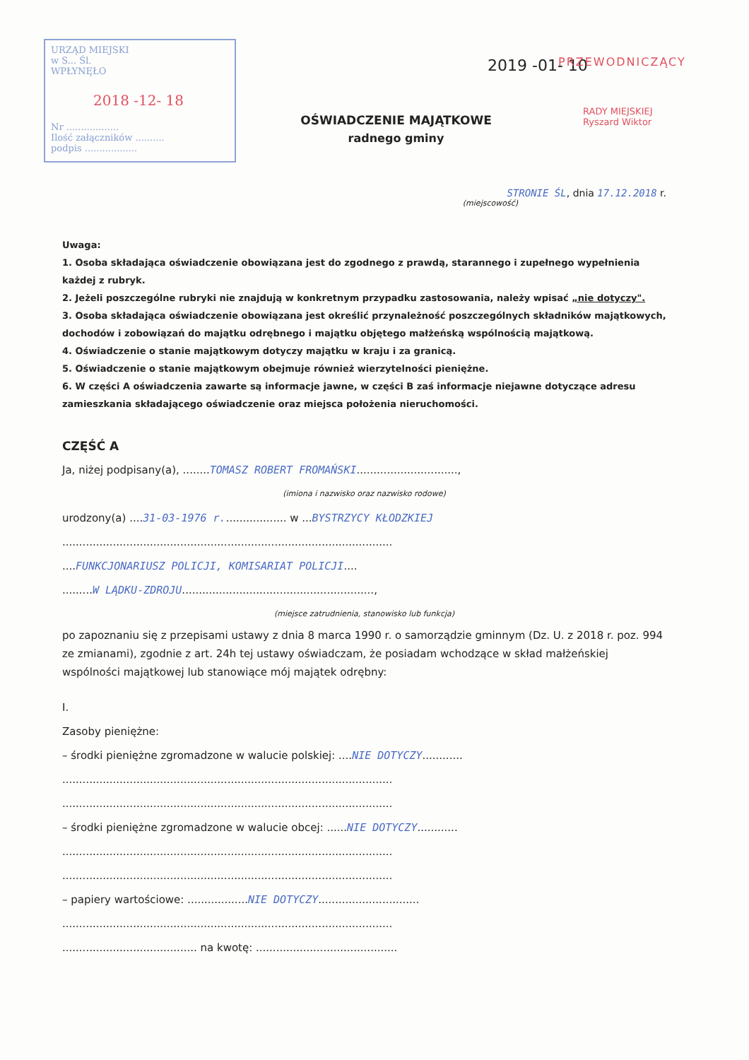URZĄD MIEJSKI
w S... Śl.
WPŁYNĘŁO
2018 -12- 18
Nr ..................
Ilość załączników ..........
podpis ..................
2019 -01- 10 PRZEWODNICZĄCY
RADY MIEJSKIEJ
Ryszard Wiktor
OŚWIADCZENIE MAJĄTKOWE
radnego gminy
STRONIE ŚL, dnia 17.12.2018 r.
(miejscowość)
Uwaga:
1. Osoba składająca oświadczenie obowiązana jest do zgodnego z prawdą, starannego i zupełnego wypełnienia każdej z rubryk.
2. Jeżeli poszczególne rubryki nie znajdują w konkretnym przypadku zastosowania, należy wpisać „nie dotyczy".
3. Osoba składająca oświadczenie obowiązana jest określić przynależność poszczególnych składników majątkowych, dochodów i zobowiązań do majątku odrębnego i majątku objętego małżeńską wspólnością majątkową.
4. Oświadczenie o stanie majątkowym dotyczy majątku w kraju i za granicą.
5. Oświadczenie o stanie majątkowym obejmuje również wierzytelności pieniężne.
6. W części A oświadczenia zawarte są informacje jawne, w części B zaś informacje niejawne dotyczące adresu zamieszkania składającego oświadczenie oraz miejsca położenia nieruchomości.
CZĘŚĆ A
Ja, niżej podpisany(a), ........TOMASZ ROBERT FROMAŃSKI..............................,
(imiona i nazwisko oraz nazwisko rodowe)
urodzony(a) ....31-03-1976 r................... w ...BYSTRZYCY KŁODZKIEJ
..................................................................................................
....FUNKCJONARIUSZ POLICJI, KOMISARIAT POLICJI....
.........W LĄDKU-ZDROJU.........................................................,
(miejsce zatrudnienia, stanowisko lub funkcja)
po zapoznaniu się z przepisami ustawy z dnia 8 marca 1990 r. o samorządzie gminnym (Dz. U. z 2018 r. poz. 994 ze zmianami), zgodnie z art. 24h tej ustawy oświadczam, że posiadam wchodzące w skład małżeńskiej wspólności majątkowej lub stanowiące mój majątek odrębny:
I.
Zasoby pieniężne:
– środki pieniężne zgromadzone w walucie polskiej: ....NIE DOTYCZY............
..................................................................................................
..................................................................................................
– środki pieniężne zgromadzone w walucie obcej: ......NIE DOTYCZY............
..................................................................................................
..................................................................................................
– papiery wartościowe: ..................NIE DOTYCZY..............................
..................................................................................................
........................................ na kwotę: ..........................................